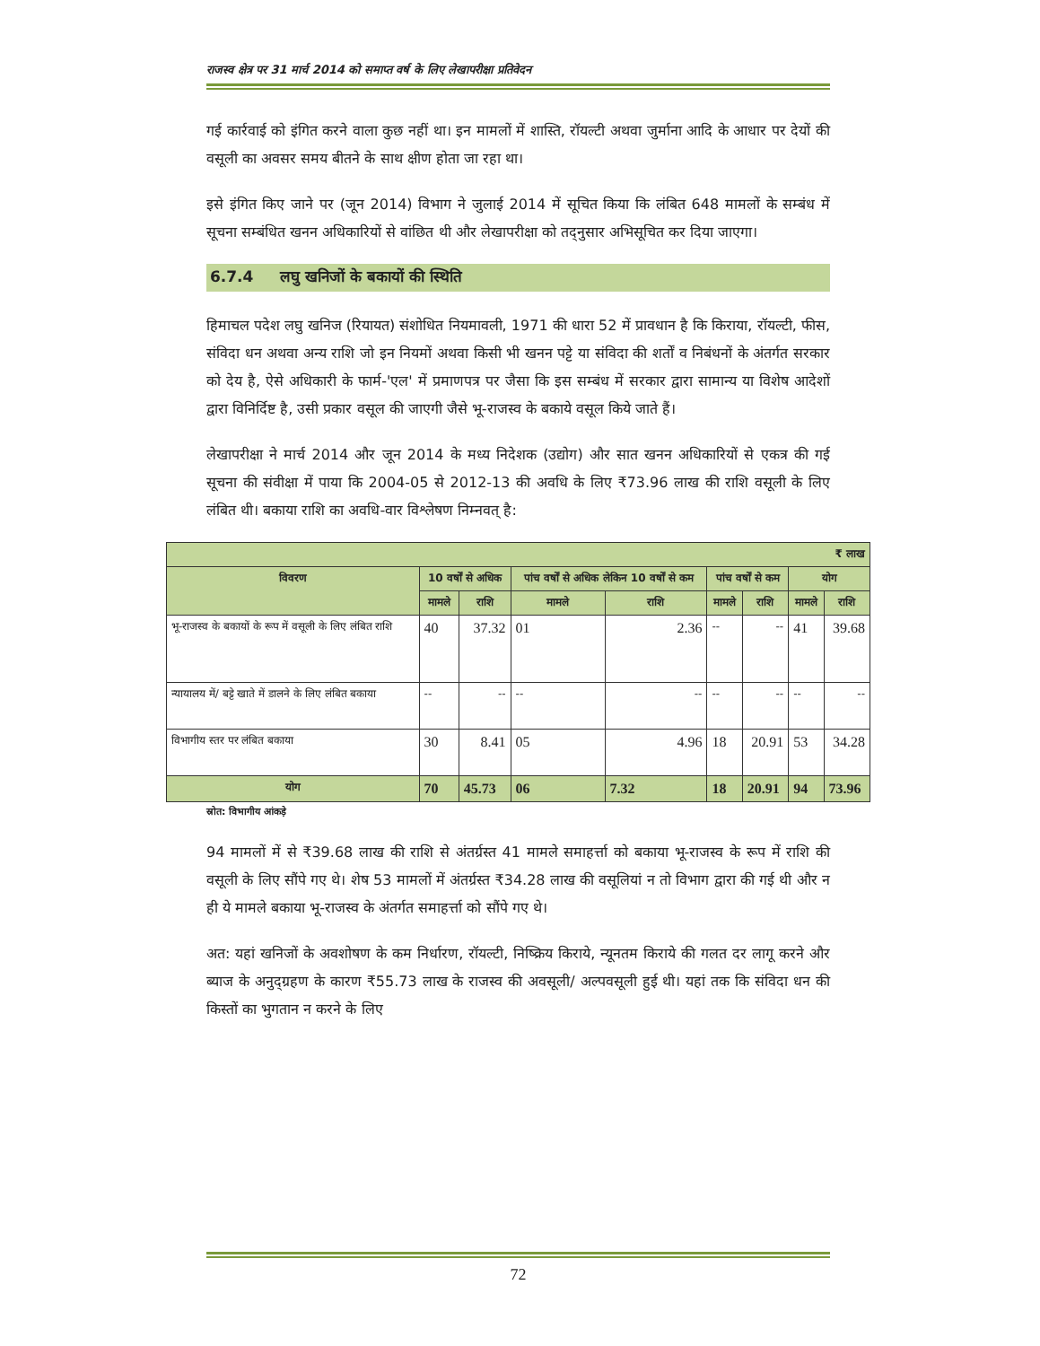राजस्व क्षेत्र पर 31 मार्च 2014 को समाप्त वर्ष के लिए लेखापरीक्षा प्रतिवेदन
गई कार्रवाई को इंगित करने वाला कुछ नहीं था। इन मामलों में शास्ति, रॉयल्टी अथवा जुर्माना आदि के आधार पर देयों की वसूली का अवसर समय बीतने के साथ क्षीण होता जा रहा था।
इसे इंगित किए जाने पर (जून 2014) विभाग ने जुलाई 2014 में सूचित किया कि लंबित 648 मामलों के सम्बंध में सूचना सम्बंधित खनन अधिकारियों से वांछित थी और लेखापरीक्षा को तद्नुसार अभिसूचित कर दिया जाएगा।
6.7.4 लघु खनिजों के बकायों की स्थिति
हिमाचल पदेश लघु खनिज (रियायत) संशोधित नियमावली, 1971 की धारा 52 में प्रावधान है कि किराया, रॉयल्टी, फीस, संविदा धन अथवा अन्य राशि जो इन नियमों अथवा किसी भी खनन पट्टे या संविदा की शर्तों व निबंधनों के अंतर्गत सरकार को देय है, ऐसे अधिकारी के फार्म-'एल' में प्रमाणपत्र पर जैसा कि इस सम्बंध में सरकार द्वारा सामान्य या विशेष आदेशों द्वारा विनिर्दिष्ट है, उसी प्रकार वसूल की जाएगी जैसे भू-राजस्व के बकाये वसूल किये जाते हैं।
लेखापरीक्षा ने मार्च 2014 और जून 2014 के मध्य निदेशक (उद्योग) और सात खनन अधिकारियों से एकत्र की गई सूचना की संवीक्षा में पाया कि 2004-05 से 2012-13 की अवधि के लिए ₹73.96 लाख की राशि वसूली के लिए लंबित थी। बकाया राशि का अवधि-वार विश्लेषण निम्नवत् है:
| ₹ लाख | | | | | | | | |
| --- | --- | --- | --- | --- | --- | --- | --- | --- |
| विवरण | 10 वर्षों से अधिक | | पांच वर्षों से अधिक लेकिन 10 वर्षों से कम | | पांच वर्षों से कम | | योग | |
| | मामले | राशि | मामले | राशि | मामले | राशि | मामले | राशि |
| भू-राजस्व के बकायों के रूप में वसूली के लिए लंबित राशि | 40 | 37.32 | 01 | 2.36 | -- | -- | 41 | 39.68 |
| न्यायालय में/ बट्टे खाते में डालने के लिए लंबित बकाया | -- | -- | -- | -- | -- | -- | -- | -- |
| विभागीय स्तर पर लंबित बकाया | 30 | 8.41 | 05 | 4.96 | 18 | 20.91 | 53 | 34.28 |
| योग | 70 | 45.73 | 06 | 7.32 | 18 | 20.91 | 94 | 73.96 |
स्रोत: विभागीय आंकड़े
94 मामलों में से ₹39.68 लाख की राशि से अंतर्ग्रस्त 41 मामले समाहर्त्ता को बकाया भू-राजस्व के रूप में राशि की वसूली के लिए सौंपे गए थे। शेष 53 मामलों में अंतर्ग्रस्त ₹34.28 लाख की वसूलियां न तो विभाग द्वारा की गई थी और न ही ये मामले बकाया भू-राजस्व के अंतर्गत समाहर्त्ता को सौंपे गए थे।
अत: यहां खनिजों के अवशोषण के कम निर्धारण, रॉयल्टी, निष्क्रिय किराये, न्यूनतम किराये की गलत दर लागू करने और ब्याज के अनुद्ग्रहण के कारण ₹55.73 लाख के राजस्व की अवसूली/ अल्पवसूली हुई थी। यहां तक कि संविदा धन की किस्तों का भुगतान न करने के लिए
72